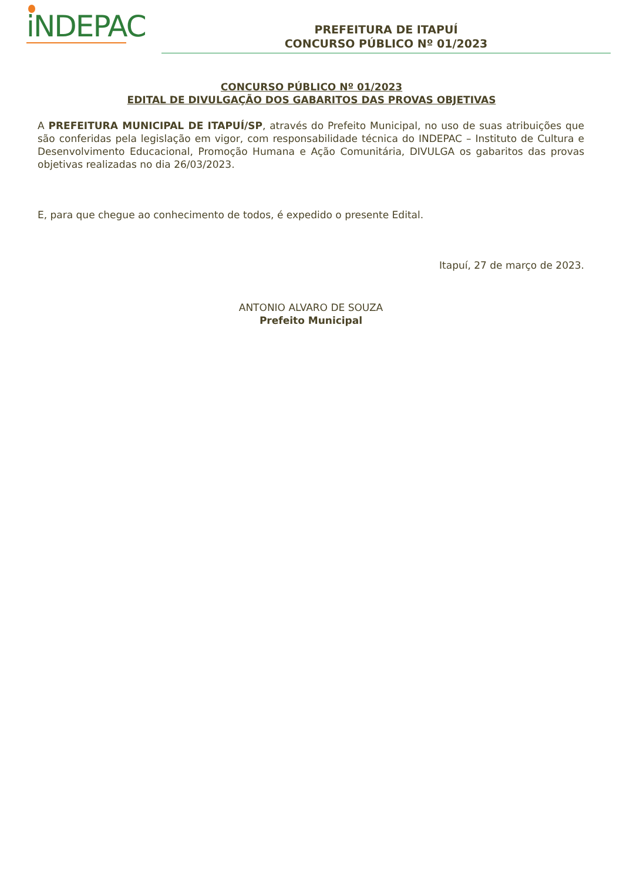iNDEPAC
PREFEITURA DE ITAPUÍ
CONCURSO PÚBLICO Nº 01/2023
CONCURSO PÚBLICO Nº 01/2023
EDITAL DE DIVULGAÇÃO DOS GABARITOS DAS PROVAS OBJETIVAS
A PREFEITURA MUNICIPAL DE ITAPUÍ/SP, através do Prefeito Municipal, no uso de suas atribuições que são conferidas pela legislação em vigor, com responsabilidade técnica do INDEPAC – Instituto de Cultura e Desenvolvimento Educacional, Promoção Humana e Ação Comunitária, DIVULGA os gabaritos das provas objetivas realizadas no dia 26/03/2023.
E, para que chegue ao conhecimento de todos, é expedido o presente Edital.
Itapuí, 27 de março de 2023.
ANTONIO ALVARO DE SOUZA
Prefeito Municipal